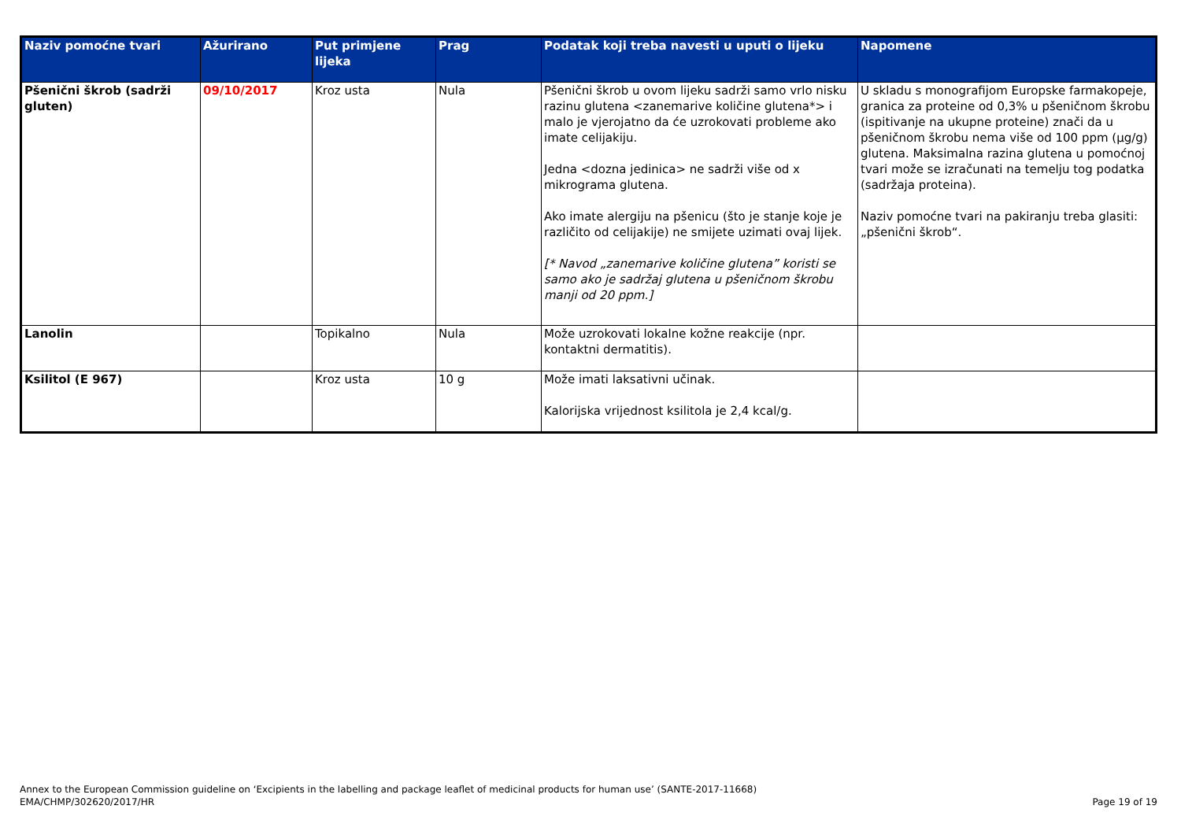| Naziv pomoćne tvari | Ažurirano | Put primjene lijeka | Prag | Podatak koji treba navesti u uputi o lijeku | Napomene |
| --- | --- | --- | --- | --- | --- |
| Pšenični škrob (sadrži gluten) | 09/10/2017 | Kroz usta | Nula | Pšenični škrob u ovom lijeku sadrži samo vrlo nisku razinu glutena <zanemarive količine glutena*> i malo je vjerojatno da će uzrokovati probleme ako imate celijakiju. Jedna <dozna jedinica> ne sadrži više od x mikrograma glutena. Ako imate alergiju na pšenicu (što je stanje koje je različito od celijakije) ne smijete uzimati ovaj lijek. [* Navod „zanemarive količine glutena” koristi se samo ako je sadržaj glutena u pšeničnom škrobu manji od 20 ppm.] | U skladu s monografijom Europske farmakopeje, granica za proteine od 0,3% u pšeničnom škrobu (ispitivanje na ukupne proteine) znači da u pšeničnom škrobu nema više od 100 ppm (μg/g) glutena. Maksimalna razina glutena u pomoćnoj tvari može se izračunati na temelju tog podatka (sadržaja proteina). Naziv pomoćne tvari na pakiranju treba glasiti: „pšenični škrob“. |
| Lanolin | | Topikalno | Nula | Može uzrokovati lokalne kožne reakcije (npr. kontaktni dermatitis). | |
| Ksilitol (E 967) | | Kroz usta | 10 g | Može imati laksativni učinak. Kalorijska vrijednost ksilitola je 2,4 kcal/g. | |
Annex to the European Commission guideline on ‘Excipients in the labelling and package leaflet of medicinal products for human use’ (SANTE-2017-11668)
EMA/CHMP/302620/2017/HR
Page 19 of 19